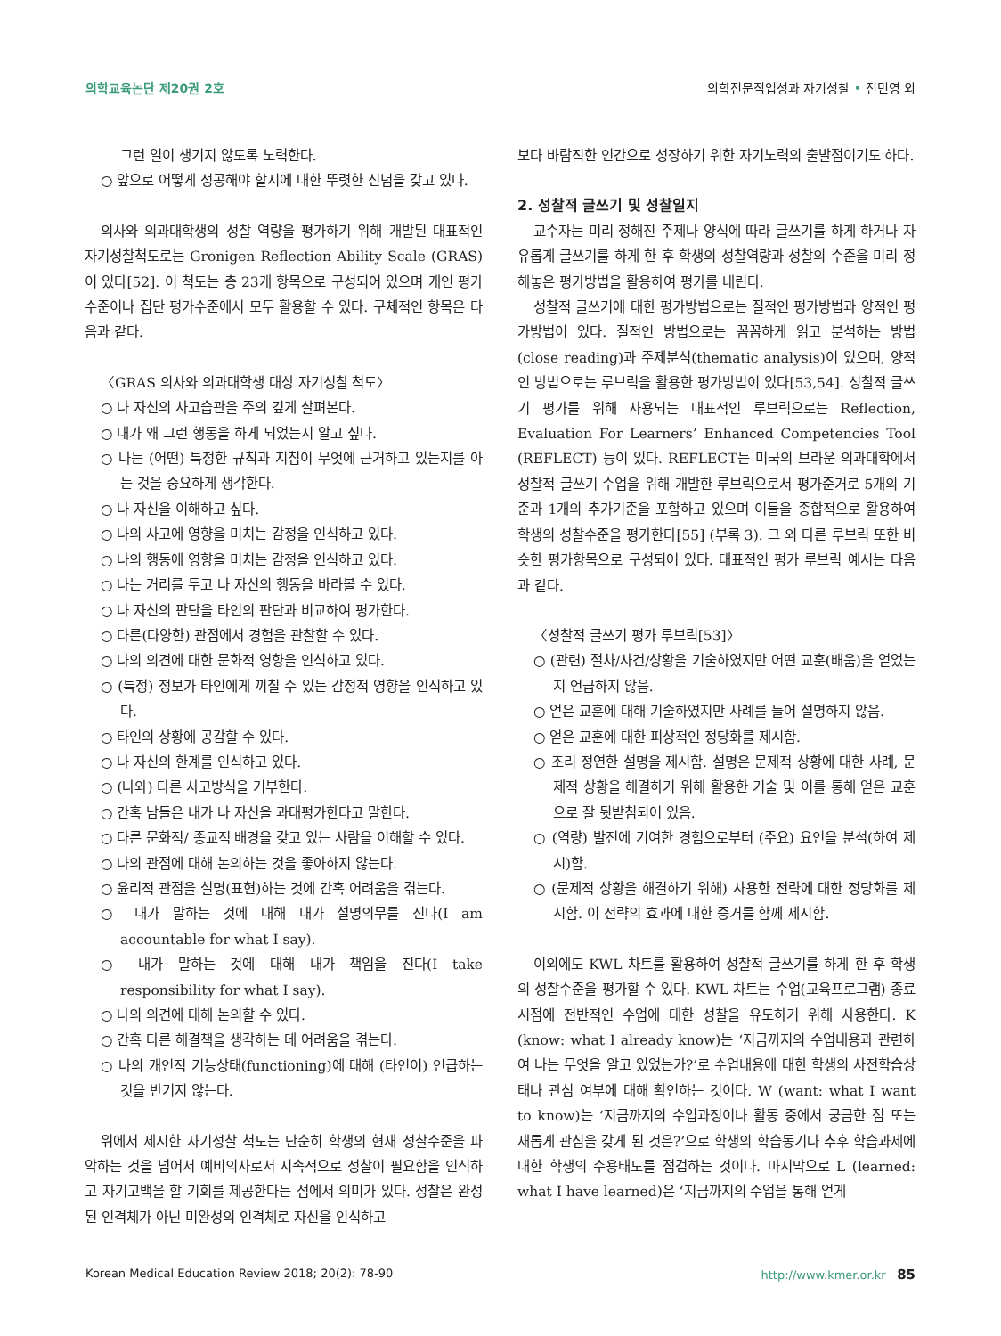의학교육논단 제20권 2호 의학전문직업성과 자기성찰 • 전민영 외
그런 일이 생기지 않도록 노력한다.
○ 앞으로 어떻게 성공해야 할지에 대한 뚜렷한 신념을 갖고 있다.
의사와 의과대학생의 성찰 역량을 평가하기 위해 개발된 대표적인 자기성찰척도로는 Gronigen Reflection Ability Scale (GRAS)이 있다[52]. 이 척도는 총 23개 항목으로 구성되어 있으며 개인 평가수준이나 집단 평가수준에서 모두 활용할 수 있다. 구체적인 항목은 다음과 같다.
〈GRAS 의사와 의과대학생 대상 자기성찰 척도〉
○ 나 자신의 사고습관을 주의 깊게 살펴본다.
○ 내가 왜 그런 행동을 하게 되었는지 알고 싶다.
○ 나는 (어떤) 특정한 규칙과 지침이 무엇에 근거하고 있는지를 아는 것을 중요하게 생각한다.
○ 나 자신을 이해하고 싶다.
○ 나의 사고에 영향을 미치는 감정을 인식하고 있다.
○ 나의 행동에 영향을 미치는 감정을 인식하고 있다.
○ 나는 거리를 두고 나 자신의 행동을 바라볼 수 있다.
○ 나 자신의 판단을 타인의 판단과 비교하여 평가한다.
○ 다른(다양한) 관점에서 경험을 관찰할 수 있다.
○ 나의 의견에 대한 문화적 영향을 인식하고 있다.
○ (특정) 정보가 타인에게 끼칠 수 있는 감정적 영향을 인식하고 있다.
○ 타인의 상황에 공감할 수 있다.
○ 나 자신의 한계를 인식하고 있다.
○ (나와) 다른 사고방식을 거부한다.
○ 간혹 남들은 내가 나 자신을 과대평가한다고 말한다.
○ 다른 문화적/ 종교적 배경을 갖고 있는 사람을 이해할 수 있다.
○ 나의 관점에 대해 논의하는 것을 좋아하지 않는다.
○ 윤리적 관점을 설명(표현)하는 것에 간혹 어려움을 겪는다.
○ 내가 말하는 것에 대해 내가 설명의무를 진다(I am accountable for what I say).
○ 내가 말하는 것에 대해 내가 책임을 진다(I take responsibility for what I say).
○ 나의 의견에 대해 논의할 수 있다.
○ 간혹 다른 해결책을 생각하는 데 어려움을 겪는다.
○ 나의 개인적 기능상태(functioning)에 대해 (타인이) 언급하는 것을 반기지 않는다.
위에서 제시한 자기성찰 척도는 단순히 학생의 현재 성찰수준을 파악하는 것을 넘어서 예비의사로서 지속적으로 성찰이 필요함을 인식하고 자기고백을 할 기회를 제공한다는 점에서 의미가 있다. 성찰은 완성된 인격체가 아닌 미완성의 인격체로 자신을 인식하고
보다 바람직한 인간으로 성장하기 위한 자기노력의 출발점이기도 하다.
2. 성찰적 글쓰기 및 성찰일지
교수자는 미리 정해진 주제나 양식에 따라 글쓰기를 하게 하거나 자유롭게 글쓰기를 하게 한 후 학생의 성찰역량과 성찰의 수준을 미리 정해놓은 평가방법을 활용하여 평가를 내린다.
성찰적 글쓰기에 대한 평가방법으로는 질적인 평가방법과 양적인 평가방법이 있다. 질적인 방법으로는 꼼꼼하게 읽고 분석하는 방법(close reading)과 주제분석(thematic analysis)이 있으며, 양적인 방법으로는 루브릭을 활용한 평가방법이 있다[53,54]. 성찰적 글쓰기 평가를 위해 사용되는 대표적인 루브릭으로는 Reflection, Evaluation For Learners’ Enhanced Competencies Tool (REFLECT) 등이 있다. REFLECT는 미국의 브라운 의과대학에서 성찰적 글쓰기 수업을 위해 개발한 루브릭으로서 평가준거로 5개의 기준과 1개의 추가기준을 포함하고 있으며 이들을 종합적으로 활용하여 학생의 성찰수준을 평가한다[55] (부록 3). 그 외 다른 루브릭 또한 비슷한 평가항목으로 구성되어 있다. 대표적인 평가 루브릭 예시는 다음과 같다.
〈성찰적 글쓰기 평가 루브릭[53]〉
○ (관련) 절차/사건/상황을 기술하였지만 어떤 교훈(배움)을 얻었는지 언급하지 않음.
○ 얻은 교훈에 대해 기술하였지만 사례를 들어 설명하지 않음.
○ 얻은 교훈에 대한 피상적인 정당화를 제시함.
○ 조리 정연한 설명을 제시함. 설명은 문제적 상황에 대한 사례, 문제적 상황을 해결하기 위해 활용한 기술 및 이를 통해 얻은 교훈으로 잘 뒷받침되어 있음.
○ (역량) 발전에 기여한 경험으로부터 (주요) 요인을 분석(하여 제시)함.
○ (문제적 상황을 해결하기 위해) 사용한 전략에 대한 정당화를 제시함. 이 전략의 효과에 대한 증거를 함께 제시함.
이외에도 KWL 차트를 활용하여 성찰적 글쓰기를 하게 한 후 학생의 성찰수준을 평가할 수 있다. KWL 차트는 수업(교육프로그램) 종료시점에 전반적인 수업에 대한 성찰을 유도하기 위해 사용한다. K (know: what I already know)는 ‘지금까지의 수업내용과 관련하여 나는 무엇을 알고 있었는가?’로 수업내용에 대한 학생의 사전학습상태나 관심 여부에 대해 확인하는 것이다. W (want: what I want to know)는 ‘지금까지의 수업과정이나 활동 중에서 궁금한 점 또는 새롭게 관심을 갖게 된 것은?’으로 학생의 학습동기나 추후 학습과제에 대한 학생의 수용태도를 점검하는 것이다. 마지막으로 L (learned: what I have learned)은 ‘지금까지의 수업을 통해 얻게
Korean Medical Education Review 2018; 20(2): 78-90 http://www.kmer.or.kr 85